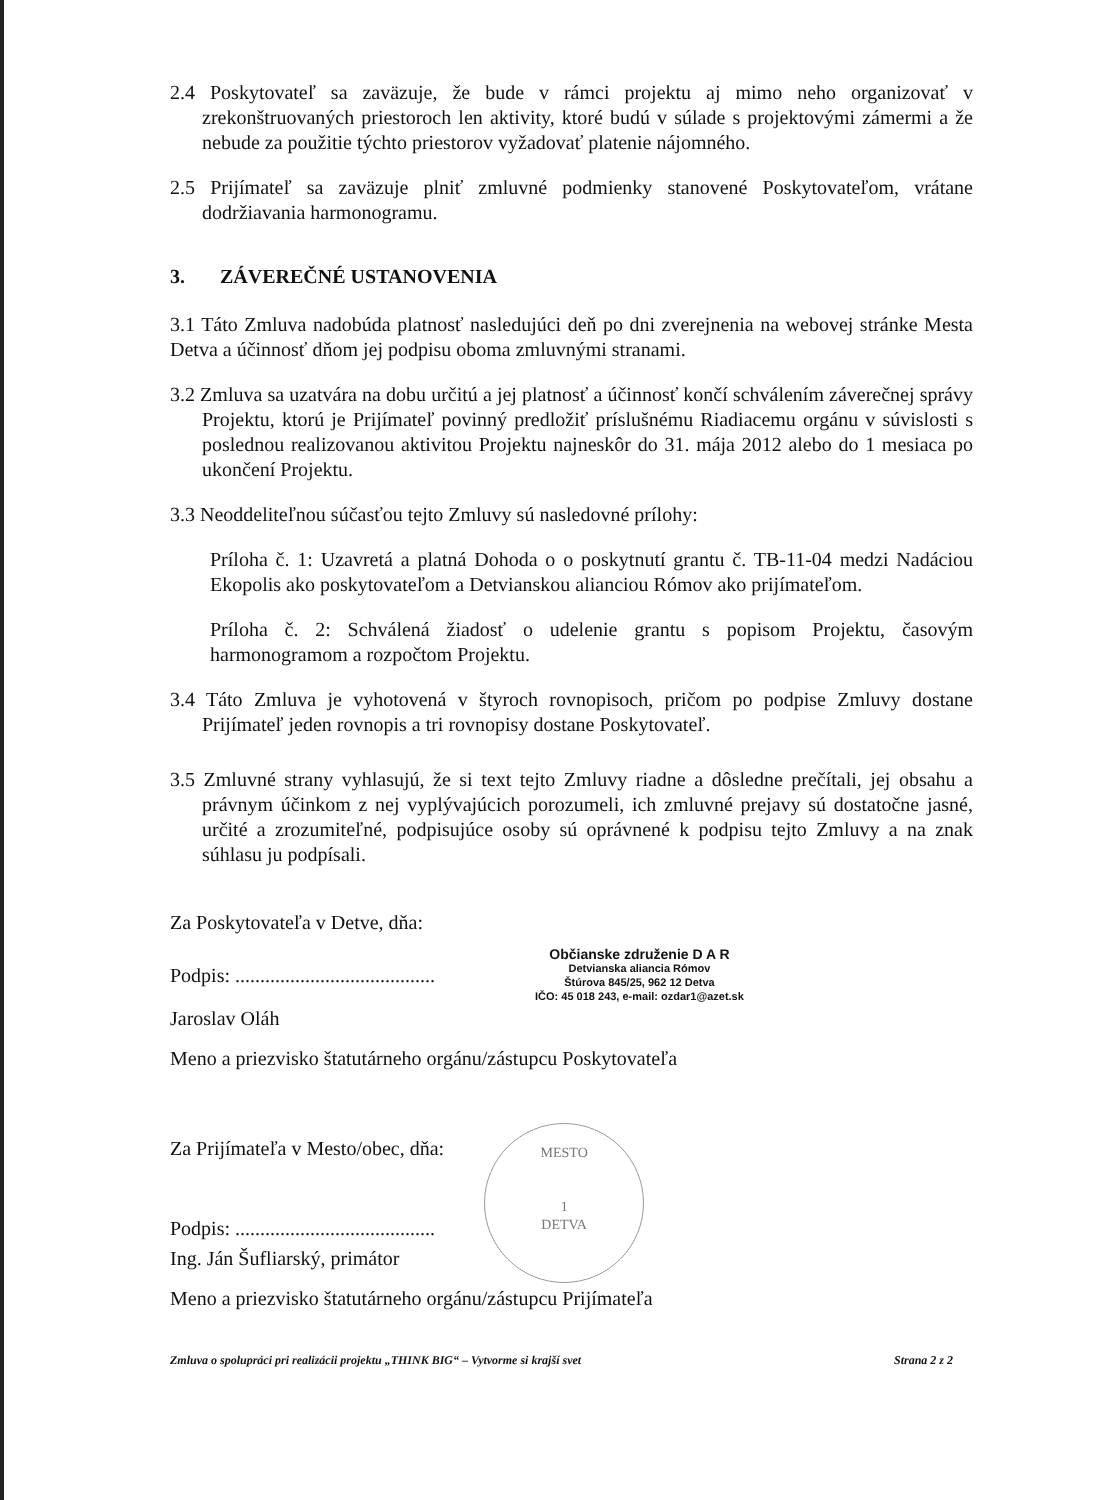2.4 Poskytovateľ sa zaväzuje, že bude v rámci projektu aj mimo neho organizovať v zrekonštruovaných priestoroch len aktivity, ktoré budú v súlade s projektovými zámermi a že nebude za použitie týchto priestorov vyžadovať platenie nájomného.
2.5 Prijímateľ sa zaväzuje plniť zmluvné podmienky stanovené Poskytovateľom, vrátane dodržiavania harmonogramu.
3. ZÁVEREČNÉ USTANOVENIA
3.1 Táto Zmluva nadobúda platnosť nasledujúci deň po dni zverejnenia na webovej stránke Mesta Detva a účinnosť dňom jej podpisu oboma zmluvnými stranami.
3.2 Zmluva sa uzatvára na dobu určitú a jej platnosť a účinnosť končí schválením záverečnej správy Projektu, ktorú je Prijímateľ povinný predložiť príslušnému Riadiacemu orgánu v súvislosti s poslednou realizovanou aktivitou Projektu najneskôr do 31. mája 2012 alebo do 1 mesiaca po ukončení Projektu.
3.3 Neoddeliteľnou súčasťou tejto Zmluvy sú nasledovné prílohy:
Príloha č. 1: Uzavretá a platná Dohoda o o poskytnutí grantu č. TB-11-04 medzi Nadáciou Ekopolis ako poskytovateľom a Detvianskou alianciou Rómov ako prijímateľom.
Príloha č. 2: Schválená žiadosť o udelenie grantu s popisom Projektu, časovým harmonogramom a rozpočtom Projektu.
3.4 Táto Zmluva je vyhotovená v štyroch rovnopisoch, pričom po podpise Zmluvy dostane Prijímateľ jeden rovnopis a tri rovnopisy dostane Poskytovateľ.
3.5 Zmluvné strany vyhlasujú, že si text tejto Zmluvy riadne a dôsledne prečítali, jej obsahu a právnym účinkom z nej vyplývajúcich porozumeli, ich zmluvné prejavy sú dostatočne jasné, určité a zrozumiteľné, podpisujúce osoby sú oprávnené k podpisu tejto Zmluvy a na znak súhlasu ju podpísali.
Za Poskytovateľa v Detve, dňa:
Podpis: ........................................
Občianske združenie D A R
Detvianska aliancia Rómov
Štúrova 845/25, 962 12 Detva
IČO: 45 018 243, e-mail: ozdar1@azet.sk
Jaroslav Oláh
Meno a priezvisko štatutárneho orgánu/zástupcu Poskytovateľa
Za Prijímateľa v Mesto/obec, dňa:
Podpis: ........................................
Ing. Ján Šufliarský, primátor
MESTO
1
DETVA
Meno a priezvisko štatutárneho orgánu/zástupcu Prijímateľa
Zmluva o spolupráci pri realizácii projektu „THINK BIG“ – Vytvorme si krajší svet Strana 2 z 2